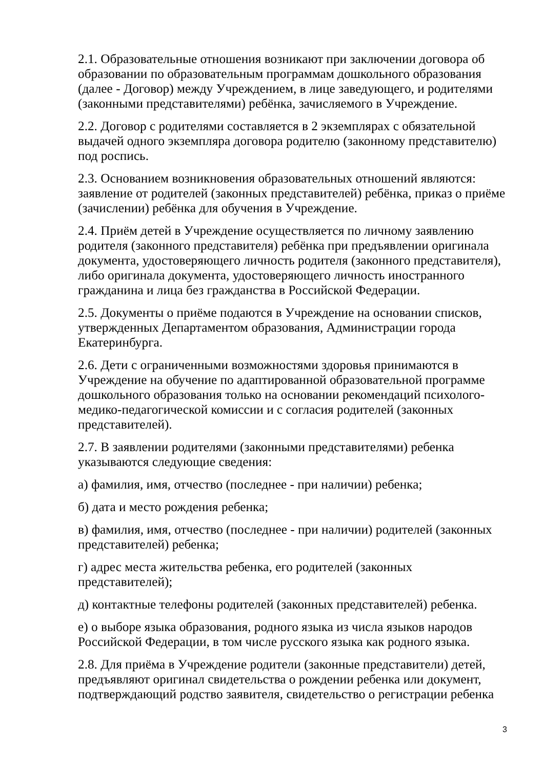2.1. Образовательные отношения возникают при заключении договора об образовании по образовательным программам дошкольного образования (далее - Договор) между Учреждением, в лице заведующего, и родителями (законными представителями) ребёнка, зачисляемого в Учреждение.
2.2. Договор с родителями составляется в 2 экземплярах с обязательной выдачей одного экземпляра договора родителю (законному представителю) под роспись.
2.3. Основанием возникновения образовательных отношений являются: заявление от родителей (законных представителей) ребёнка, приказ о приёме (зачислении) ребёнка для обучения в Учреждение.
2.4. Приём детей в Учреждение осуществляется по личному заявлению родителя (законного представителя) ребёнка при предъявлении оригинала документа, удостоверяющего личность родителя (законного представителя), либо оригинала документа, удостоверяющего личность иностранного гражданина и лица без гражданства в Российской Федерации.
2.5. Документы о приёме подаются в Учреждение на основании списков, утвержденных Департаментом образования, Администрации города Екатеринбурга.
2.6. Дети с ограниченными возможностями здоровья принимаются в Учреждение на обучение по адаптированной образовательной программе дошкольного образования только на основании рекомендаций психолого-медико-педагогической комиссии и с согласия родителей (законных представителей).
2.7. В заявлении родителями (законными представителями) ребенка указываются следующие сведения:
а) фамилия, имя, отчество (последнее - при наличии) ребенка;
б) дата и место рождения ребенка;
в) фамилия, имя, отчество (последнее - при наличии) родителей (законных представителей) ребенка;
г) адрес места жительства ребенка, его родителей (законных представителей);
д) контактные телефоны родителей (законных представителей) ребенка.
е) о выборе языка образования, родного языка из числа языков народов Российской Федерации, в том числе русского языка как родного языка.
2.8. Для приёма в Учреждение родители (законные представители) детей, предъявляют оригинал свидетельства о рождении ребенка или документ, подтверждающий родство заявителя, свидетельство о регистрации ребенка
3